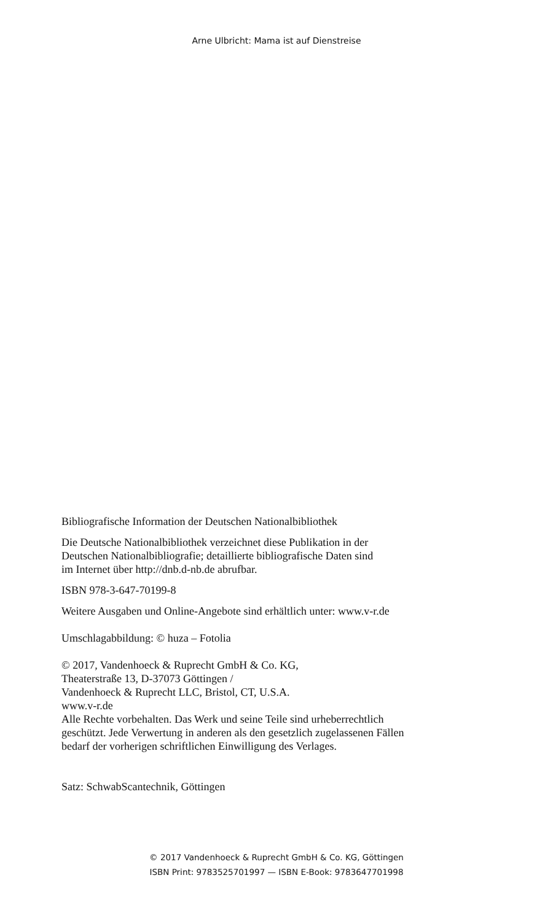Arne Ulbricht: Mama ist auf Dienstreise
Bibliografische Information der Deutschen Nationalbibliothek
Die Deutsche Nationalbibliothek verzeichnet diese Publikation in der
Deutschen Nationalbibliografie; detaillierte bibliografische Daten sind
im Internet über http://dnb.d-nb.de abrufbar.
ISBN 978-3-647-70199-8
Weitere Ausgaben und Online-Angebote sind erhältlich unter: www.v-r.de
Umschlagabbildung: © huza – Fotolia
© 2017, Vandenhoeck & Ruprecht GmbH & Co. KG,
Theaterstraße 13, D-37073 Göttingen /
Vandenhoeck & Ruprecht LLC, Bristol, CT, U.S.A.
www.v-r.de
Alle Rechte vorbehalten. Das Werk und seine Teile sind urheberrechtlich
geschützt. Jede Verwertung in anderen als den gesetzlich zugelassenen Fällen
bedarf der vorherigen schriftlichen Einwilligung des Verlages.
Satz: SchwabScantechnik, Göttingen
© 2017 Vandenhoeck & Ruprecht GmbH & Co. KG, Göttingen
ISBN Print: 9783525701997 — ISBN E-Book: 9783647701998